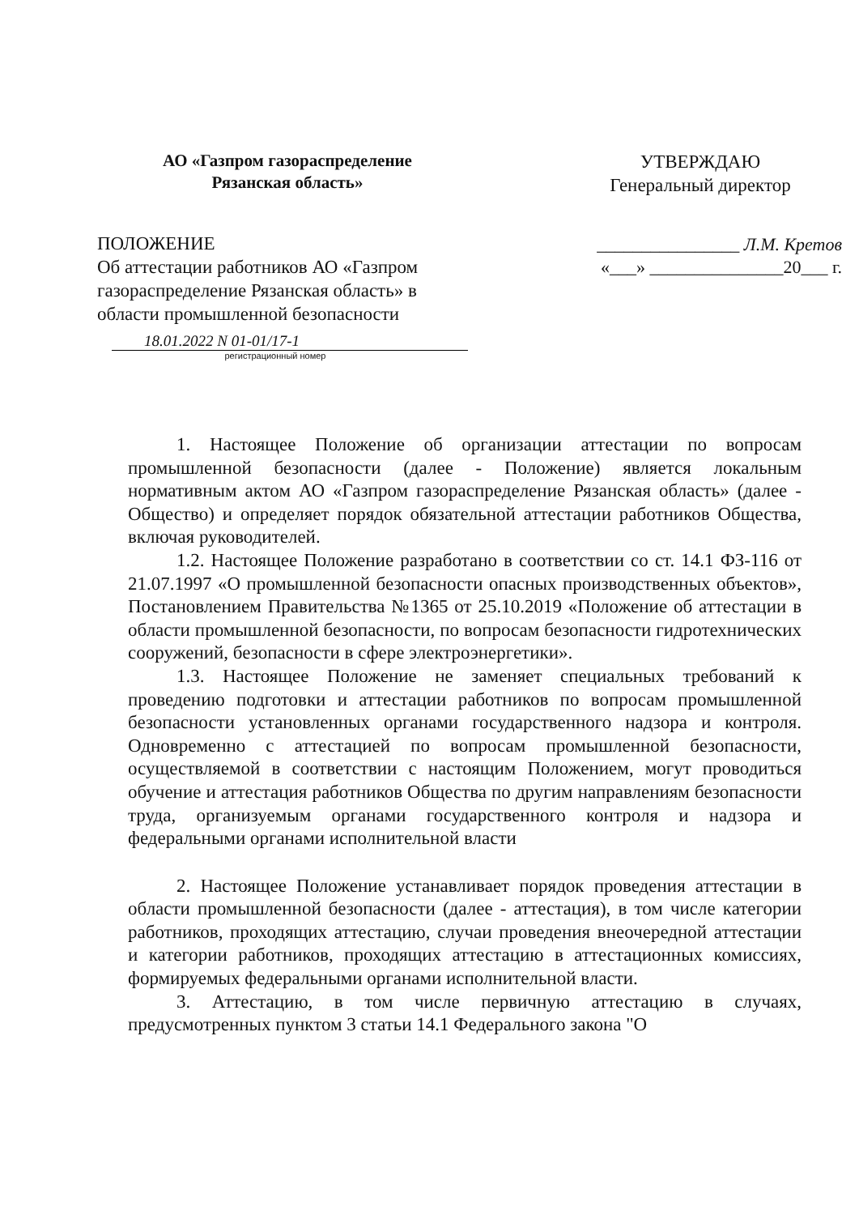АО «Газпром газораспределение
Рязанская область»
ПОЛОЖЕНИЕ
Об аттестации работников АО «Газпром газораспределение Рязанская область» в области промышленной безопасности
18.01.2022 N 01-01/17-1
регистрационный номер
УТВЕРЖДАЮ
Генеральный директор
________________ Л.М. Кретов
«___» _______________20___ г.
1. Настоящее Положение об организации аттестации по вопросам промышленной безопасности (далее - Положение) является локальным нормативным актом АО «Газпром газораспределение Рязанская область» (далее - Общество) и определяет порядок обязательной аттестации работников Общества, включая руководителей.
1.2. Настоящее Положение разработано в соответствии со ст. 14.1 ФЗ-116 от 21.07.1997 «О промышленной безопасности опасных производственных объектов», Постановлением Правительства №1365 от 25.10.2019 «Положение об аттестации в области промышленной безопасности, по вопросам безопасности гидротехнических сооружений, безопасности в сфере электроэнергетики».
1.3. Настоящее Положение не заменяет специальных требований к проведению подготовки и аттестации работников по вопросам промышленной безопасности установленных органами государственного надзора и контроля. Одновременно с аттестацией по вопросам промышленной безопасности, осуществляемой в соответствии с настоящим Положением, могут проводиться обучение и аттестация работников Общества по другим направлениям безопасности труда, организуемым органами государственного контроля и надзора и федеральными органами исполнительной власти
2. Настоящее Положение устанавливает порядок проведения аттестации в области промышленной безопасности (далее - аттестация), в том числе категории работников, проходящих аттестацию, случаи проведения внеочередной аттестации и категории работников, проходящих аттестацию в аттестационных комиссиях, формируемых федеральными органами исполнительной власти.
3. Аттестацию, в том числе первичную аттестацию в случаях, предусмотренных пунктом 3 статьи 14.1 Федерального закона "О